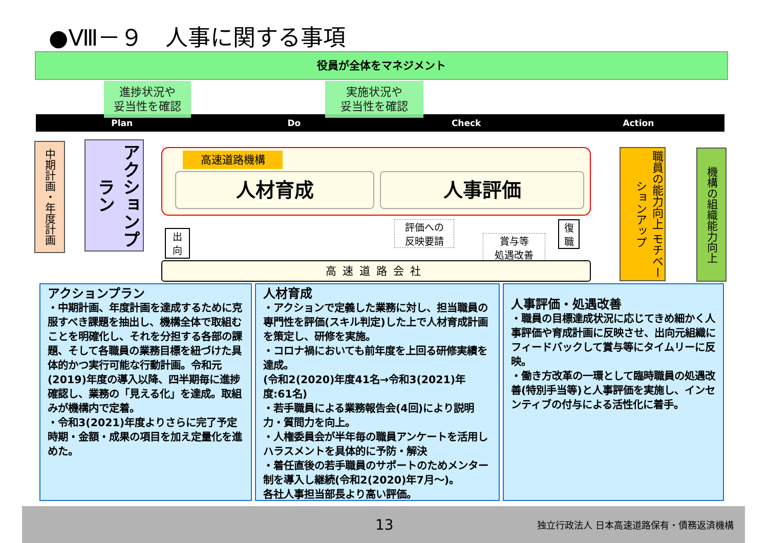●Ⅷ－９　人事に関する事項
役員が全体をマネジメント
Plan Do Check Action
進捗状況や
妥当性を確認
実施状況や
妥当性を確認
中期計画・年度計画
アクションプラン
高速道路機構
人材育成 人事評価
出
向
評価への
反映要請
賞与等
処遇改善
復
職
高速道路会社
職員の能力向上 モチベーションアップ
機構の組織能力向上
アクションプラン
・中期計画、年度計画を達成するために克服すべき課題を抽出し、機構全体で取組むことを明確化し、それを分担する各部の課題、そして各職員の業務目標を紐づけた具体的かつ実行可能な行動計画。令和元(2019)年度の導入以降、四半期毎に進捗確認し、業務の「見える化」を達成。取組みが機構内で定着。
・令和3(2021)年度よりさらに完了予定時期・金額・成果の項目を加え定量化を進めた。
人材育成
・アクションで定義した業務に対し、担当職員の専門性を評価(スキル判定)した上で人材育成計画を策定し、研修を実施。
・コロナ禍においても前年度を上回る研修実績を達成。
(令和2(2020)年度41名→令和3(2021)年度:61名)
・若手職員による業務報告会(4回)により説明力・質問力を向上。
・人権委員会が半年毎の職員アンケートを活用しハラスメントを具体的に予防・解決
・着任直後の若手職員のサポートのためメンター制を導入し継続(令和2(2020)年7月～)。
各社人事担当部長より高い評価。
人事評価・処遇改善
・職員の目標達成状況に応じてきめ細かく人事評価や育成計画に反映させ、出向元組織にフィードバックして賞与等にタイムリーに反映。
・働き方改革の一環として臨時職員の処遇改善(特別手当等)と人事評価を実施し、インセンティブの付与による活性化に着手。
13 独立行政法人 日本高速道路保有・債務返済機構